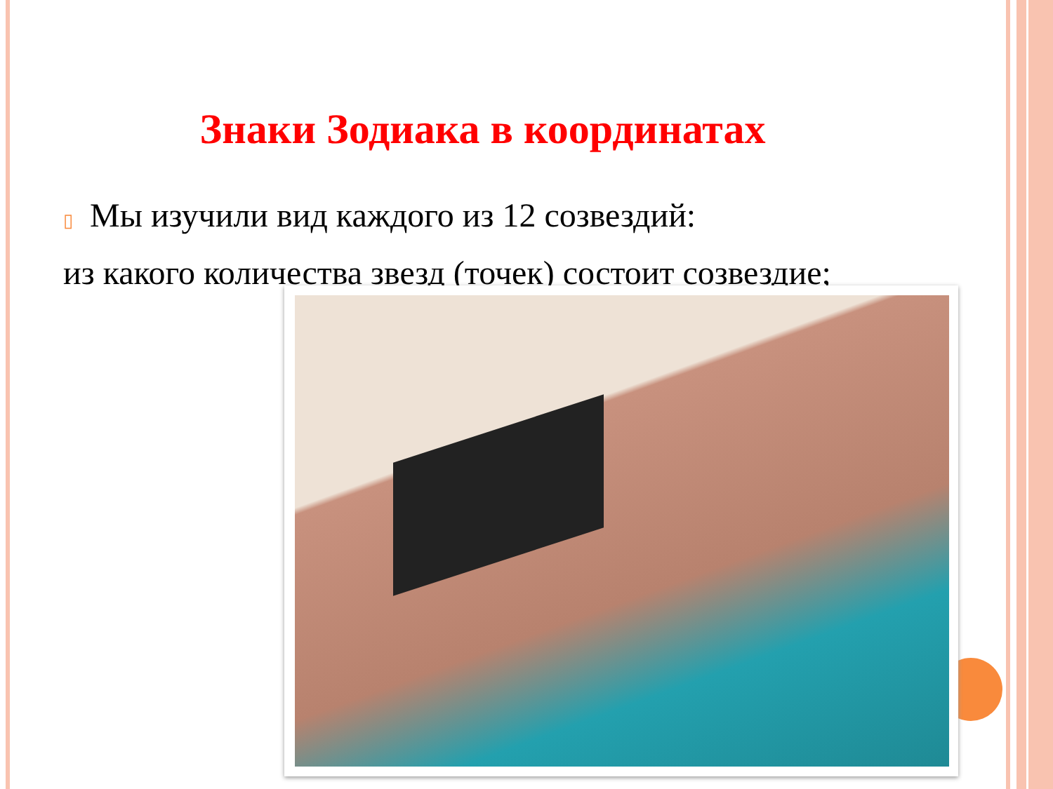Знаки Зодиака в координатах
▯ Мы изучили вид каждого из 12 созвездий:
из какого количества звезд (точек) состоит созвездие;